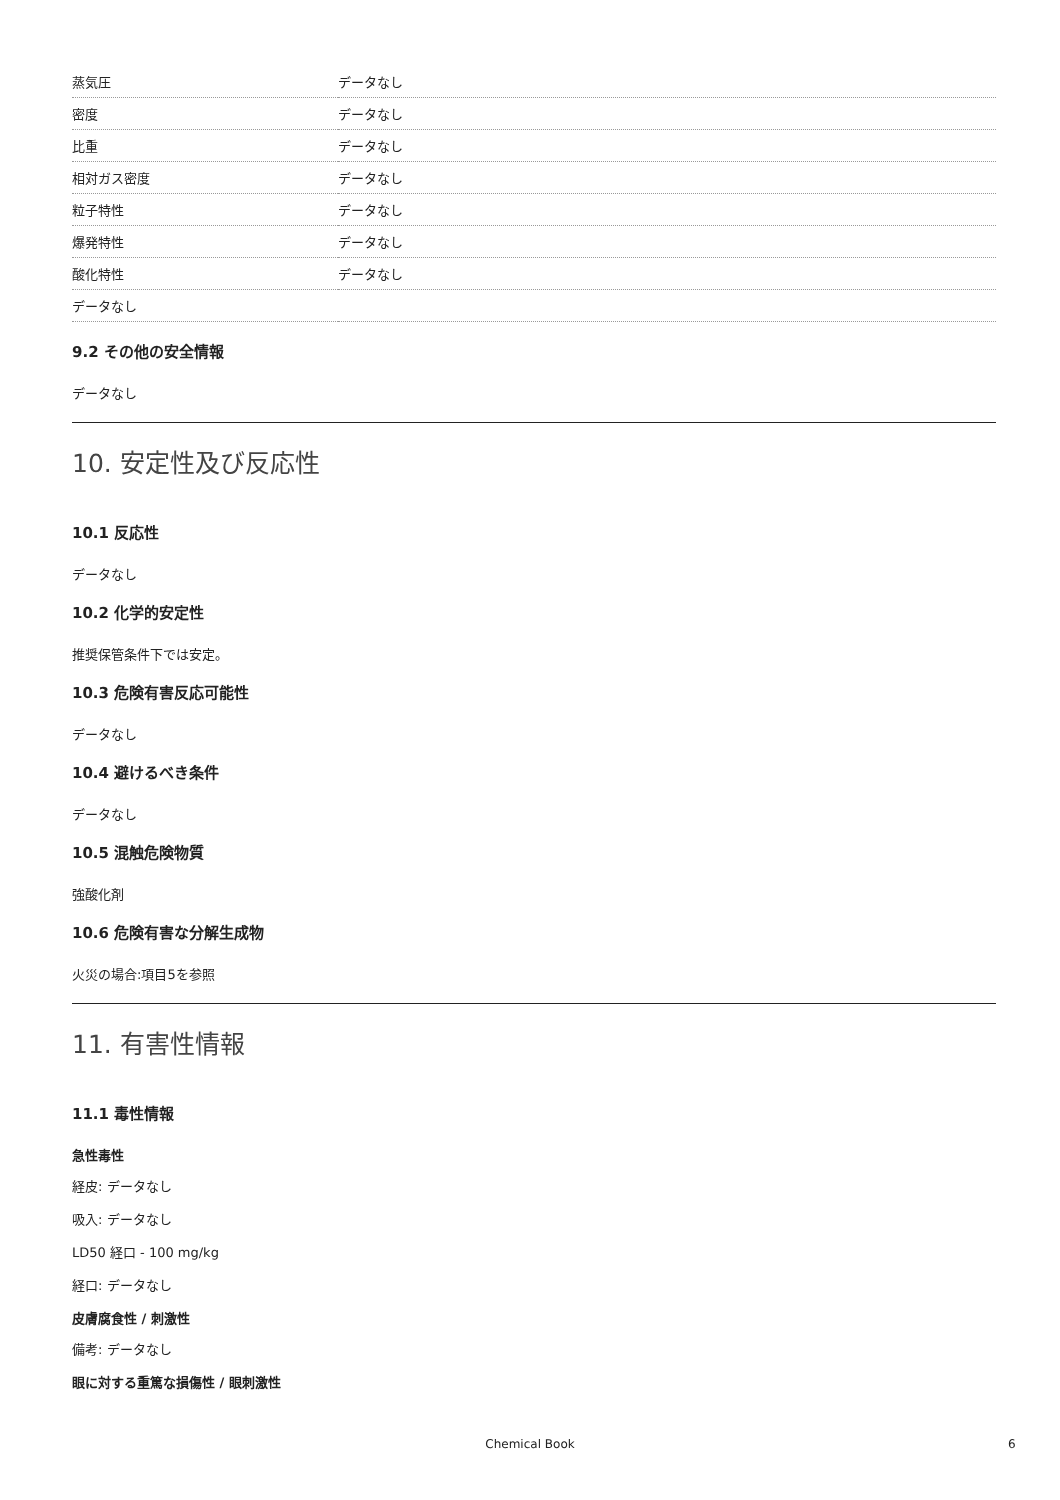| 蒸気圧 | データなし |
| 密度 | データなし |
| 比重 | データなし |
| 相対ガス密度 | データなし |
| 粒子特性 | データなし |
| 爆発特性 | データなし |
| 酸化特性 | データなし |
| データなし | |
9.2 その他の安全情報
データなし
10. 安定性及び反応性
10.1 反応性
データなし
10.2 化学的安定性
推奨保管条件下では安定。
10.3 危険有害反応可能性
データなし
10.4 避けるべき条件
データなし
10.5 混触危険物質
強酸化剤
10.6 危険有害な分解生成物
火災の場合:項目5を参照
11. 有害性情報
11.1 毒性情報
急性毒性
経皮: データなし
吸入: データなし
LD50 経口 - 100 mg/kg
経口: データなし
皮膚腐食性 / 刺激性
備考: データなし
眼に対する重篤な損傷性 / 眼刺激性
Chemical Book 6